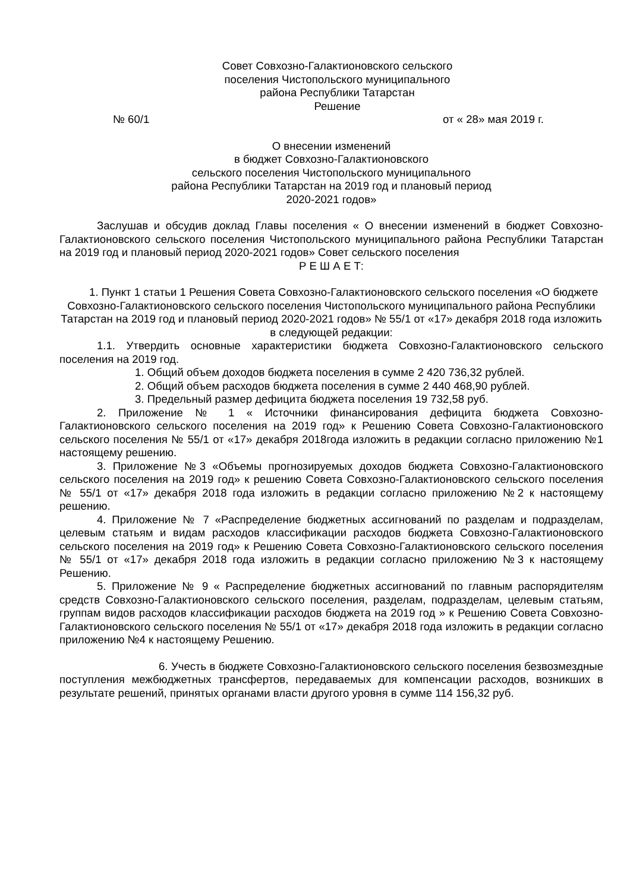Совет Совхозно-Галактионовского сельского
поселения Чистопольского муниципального
района Республики Татарстан
Решение
№ 60/1 от « 28» мая 2019 г.
О внесении изменений
в бюджет Совхозно-Галактионовского
сельского поселения Чистопольского муниципального
района Республики Татарстан на 2019 год и плановый период
2020-2021 годов»
Заслушав и обсудив доклад Главы поселения « О внесении изменений в бюджет Совхозно-Галактионовского сельского поселения Чистопольского муниципального района Республики Татарстан на 2019 год и плановый период 2020-2021 годов» Совет сельского поселения
Р Е Ш А Е Т:
1. Пункт 1 статьи 1 Решения Совета Совхозно-Галактионовского сельского поселения «О бюджете Совхозно-Галактионовского сельского поселения Чистопольского муниципального района Республики Татарстан на 2019 год и плановый период 2020-2021 годов» № 55/1 от «17» декабря 2018 года изложить в следующей редакции:
1.1. Утвердить основные характеристики бюджета Совхозно-Галактионовского сельского поселения на 2019 год.
1. Общий объем доходов бюджета поселения в сумме 2 420 736,32 рублей.
2. Общий объем расходов бюджета поселения в сумме 2 440 468,90 рублей.
3. Предельный размер дефицита бюджета поселения 19 732,58 руб.
2. Приложение № 1 « Источники финансирования дефицита бюджета Совхозно-Галактионовского сельского поселения на 2019 год» к Решению Совета Совхозно-Галактионовского сельского поселения № 55/1 от «17» декабря 2018года изложить в редакции согласно приложению №1 настоящему решению.
3. Приложение №3 «Объемы прогнозируемых доходов бюджета Совхозно-Галактионовского сельского поселения на 2019 год» к решению Совета Совхозно-Галактионовского сельского поселения № 55/1 от «17» декабря 2018 года изложить в редакции согласно приложению №2 к настоящему решению.
4. Приложение № 7 «Распределение бюджетных ассигнований по разделам и подразделам, целевым статьям и видам расходов классификации расходов бюджета Совхозно-Галактионовского сельского поселения на 2019 год» к Решению Совета Совхозно-Галактионовского сельского поселения № 55/1 от «17» декабря 2018 года изложить в редакции согласно приложению №3 к настоящему Решению.
5. Приложение № 9 « Распределение бюджетных ассигнований по главным распорядителям средств Совхозно-Галактионовского сельского поселения, разделам, подразделам, целевым статьям, группам видов расходов классификации расходов бюджета на 2019 год » к Решению Совета Совхозно-Галактионовского сельского поселения № 55/1 от «17» декабря 2018 года изложить в редакции согласно приложению №4 к настоящему Решению.
6. Учесть в бюджете Совхозно-Галактионовского сельского поселения безвозмездные поступления межбюджетных трансфертов, передаваемых для компенсации расходов, возникших в результате решений, принятых органами власти другого уровня в сумме 114 156,32 руб.